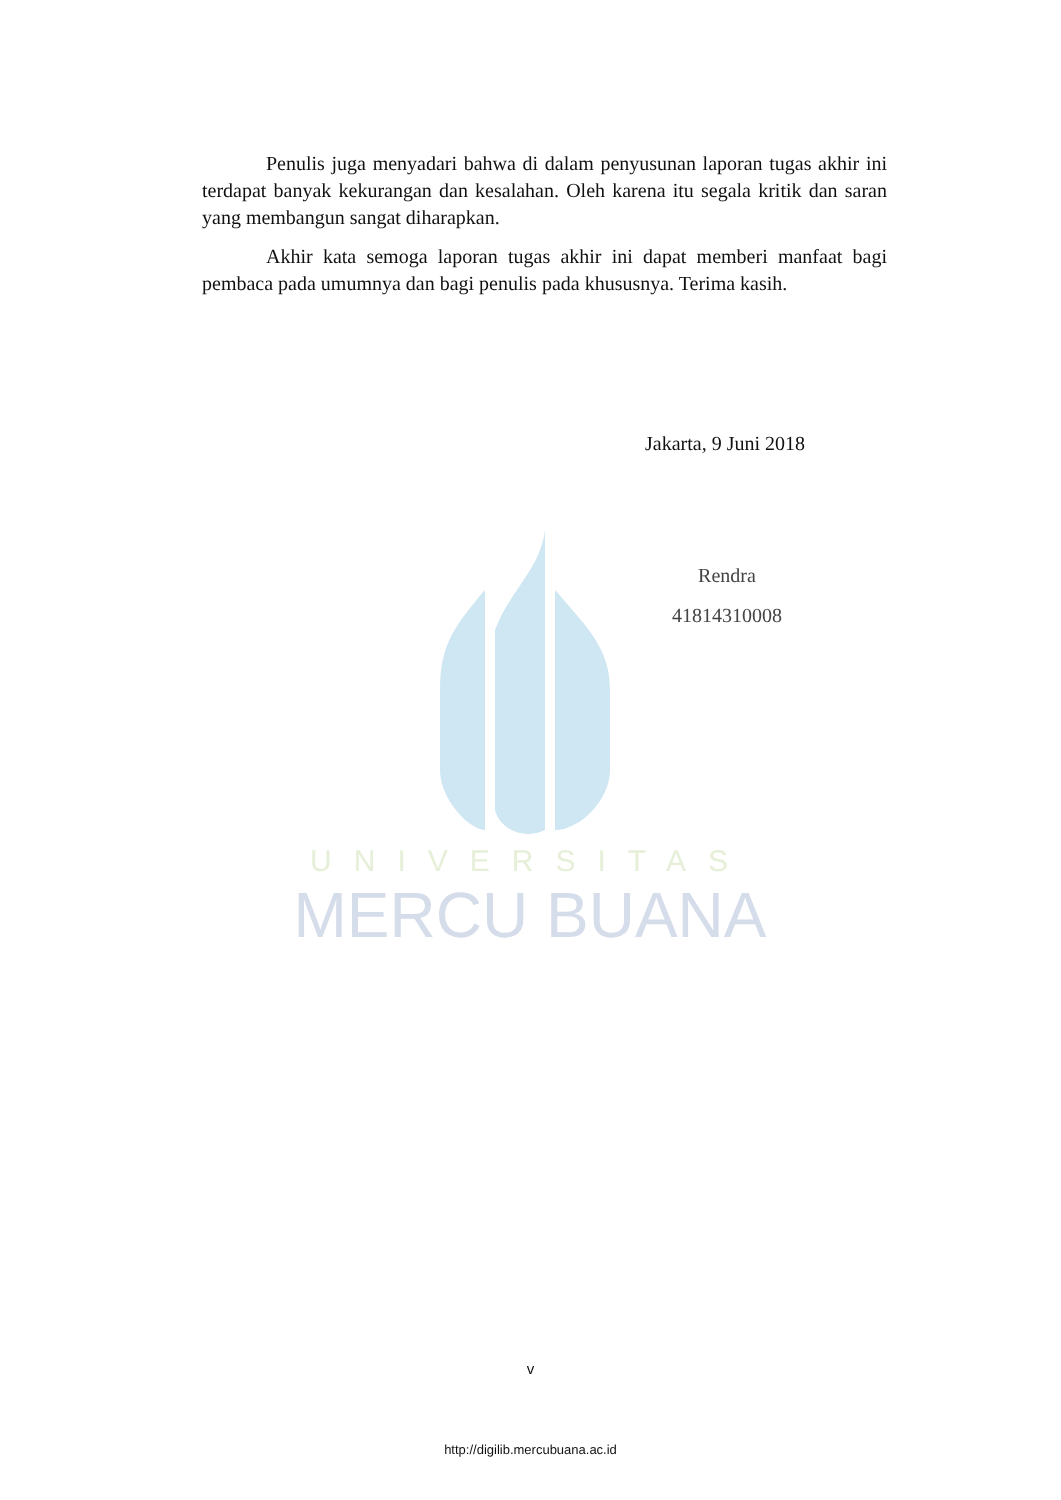UNIVERSITAS
MERCU BUANA
Penulis juga menyadari bahwa di dalam penyusunan laporan tugas akhir ini terdapat banyak kekurangan dan kesalahan. Oleh karena itu segala kritik dan saran yang membangun sangat diharapkan.
Akhir kata semoga laporan tugas akhir ini dapat memberi manfaat bagi pembaca pada umumnya dan bagi penulis pada khususnya. Terima kasih.
Jakarta, 9 Juni 2018
Rendra
41814310008
v
http://digilib.mercubuana.ac.id